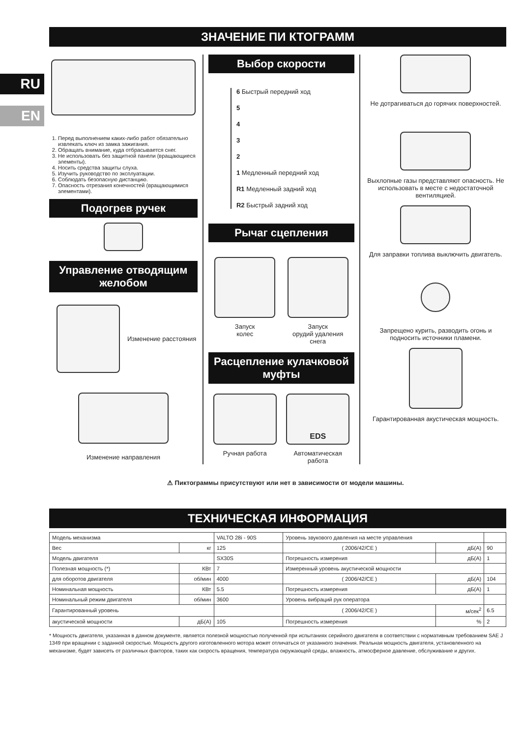RU
EN
ЗНАЧЕНИЕ ПИ КТОГРАММ
1. Перед выполнением каких-либо работ обязательно извлекать ключ из замка зажигания.
2. Обращать внимание, куда отбрасывается снег.
3. Не использовать без защитной панели (вращающиеся элементы).
4. Носить средства защиты слуха.
5. Изучить руководство по эксплуатации.
6. Соблюдать безопасную дистанцию.
7. Опасность отрезания конечностей (вращающимися элементами).
Подогрев ручек
Управление отводящим желобом
Изменение расстояния
Изменение направления
Выбор скорости
6 Быстрый передний ход
5
4
3
2
1 Медленный передний ход
R1 Медленный задний ход
R2 Быстрый задний ход
Рычаг сцепления
Запуск
колес
Запуск
орудий удаления
снега
Расцепление кулачковой муфты
Ручная работа
EDS
Автоматическая
работа
Не дотрагиваться до горячих поверхностей.
Выхлопные газы представляют опасность. Не использовать в месте с недостаточной вентиляцией.
Для заправки топлива выключить двигатель.
Запрещено курить, разводить огонь и подносить источники пламени.
Гарантированная акустическая мощность.
⚠ Пиктограммы присутствуют или нет в зависимости от модели машины.
ТЕХНИЧЕСКАЯ ИНФОРМАЦИЯ
| Модель механизма | | VALTO 28i - 90S | Уровень звукового давления на месте управления | | |
| Вес | кг | 125 | ( 2006/42/CE ) | дБ(А) | 90 |
| Модель двигателя | | SX30S | Погрешность измерения | дБ(А) | 1 |
| Полезная мощность (*) | КВт | 7 | Измеренный уровень акустической мощности | | |
| для оборотов двигателя | об/мин | 4000 | ( 2006/42/CE ) | дБ(А) | 104 |
| Номинальная мощность | КВт | 5.5 | Погрешность измерения | дБ(А) | 1 |
| Номинальный режим двигателя | об/мин | 3600 | Уровень вибраций рук оператора | | |
| Гарантированный уровень | | | ( 2006/42/CE ) | м/сек<sup>2</sup> | 6.5 |
| акустической мощности | дБ(А) | 105 | Погрешность измерения | % | 2 |
* Мощность двигателя, указанная в данном документе, является полезной мощностью полученной при испытаниях серийного двигателя в соответствии с нормативным требованием SAE J 1349 при вращении с заданной скоростью. Мощность другого изготовленного мотора может отличаться от указанного значения. Реальная мощность двигателя, установленного на механизме, будет зависеть от различных факторов, таких как скорость вращения, температура окружающей среды, влажность, атмосферное давление, обслуживание и других.